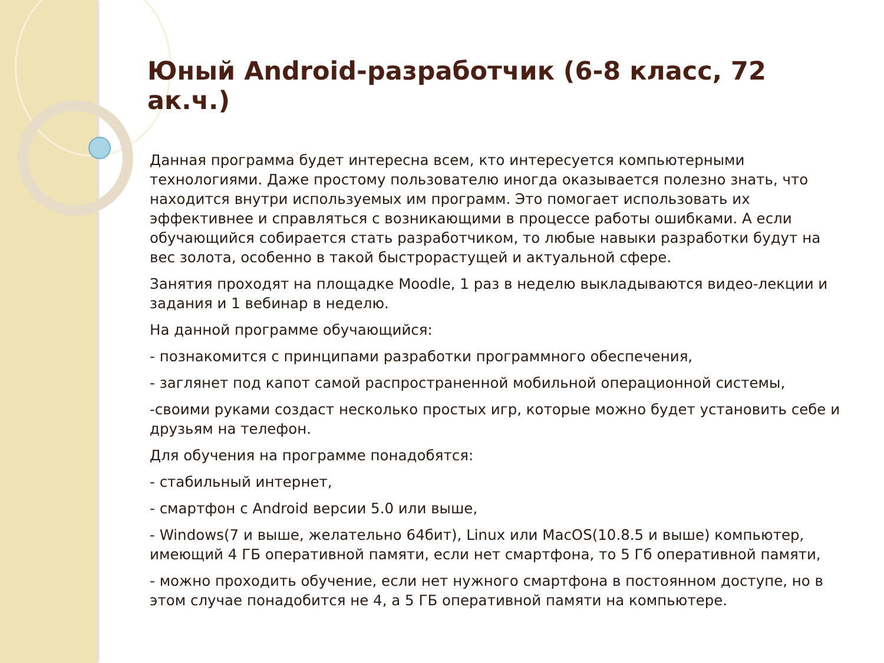Юный Android-разработчик (6-8 класс, 72 ак.ч.)
Данная программа будет интересна всем, кто интересуется компьютерными технологиями. Даже простому пользователю иногда оказывается полезно знать, что находится внутри используемых им программ. Это помогает использовать их эффективнее и справляться с возникающими в процессе работы ошибками. А если обучающийся собирается стать разработчиком, то любые навыки разработки будут на вес золота, особенно в такой быстрорастущей и актуальной сфере.
Занятия проходят на площадке Moodle, 1 раз в неделю выкладываются видео-лекции и задания и 1 вебинар в неделю.
На данной программе обучающийся:
- познакомится с принципами разработки программного обеспечения,
- заглянет под капот самой распространенной мобильной операционной системы,
-своими руками создаст несколько простых игр, которые можно будет установить себе и друзьям на телефон.
Для обучения на программе понадобятся:
- стабильный интернет,
- смартфон с Android версии 5.0 или выше,
- Windows(7 и выше, желательно 64бит), Linux или MacOS(10.8.5 и выше) компьютер, имеющий 4 ГБ оперативной памяти, если нет смартфона, то 5 Гб оперативной памяти,
- можно проходить обучение, если нет нужного смартфона в постоянном доступе, но в этом случае понадобится не 4, а 5 ГБ оперативной памяти на компьютере.